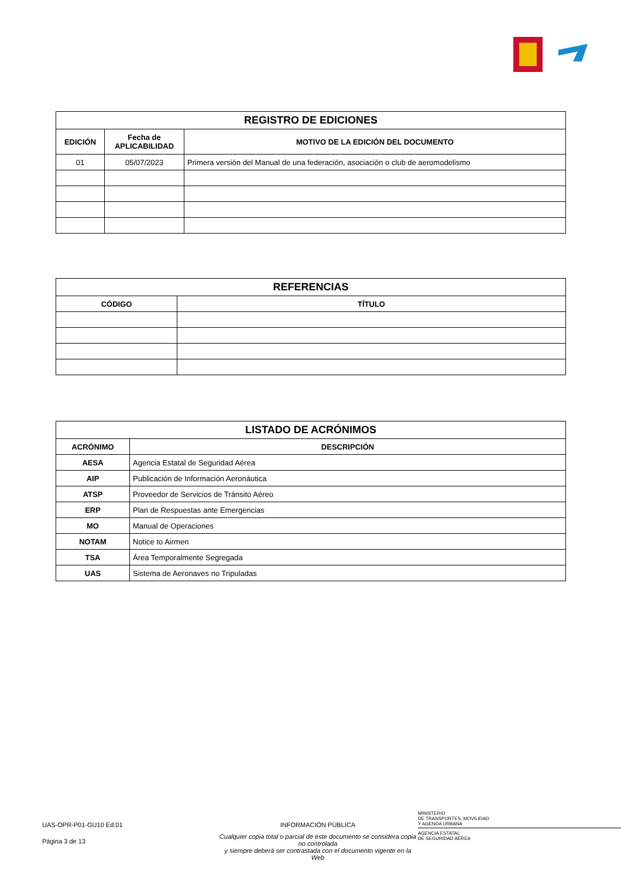| REGISTRO DE EDICIONES | | |
| --- | --- | --- |
| EDICIÓN | Fecha de APLICABILIDAD | MOTIVO DE LA EDICIÓN DEL DOCUMENTO |
| 01 | 05/07/2023 | Primera versión del Manual de una federación, asociación o club de aeromodelismo |
| REFERENCIAS | |
| --- | --- |
| CÓDIGO | TÍTULO |
| LISTADO DE ACRÓNIMOS | |
| --- | --- |
| ACRÓNIMO | DESCRIPCIÓN |
| AESA | Agencia Estatal de Seguridad Aérea |
| AIP | Publicación de Información Aeronáutica |
| ATSP | Proveedor de Servicios de Tránsito Aéreo |
| ERP | Plan de Respuestas ante Emergencias |
| MO | Manual de Operaciones |
| NOTAM | Notice to Airmen |
| TSA | Área Temporalmente Segregada |
| UAS | Sistema de Aeronaves no Tripuladas |
UAS-OPR-P01-GU10 Ed.01
INFORMACIÓN PÚBLICA
MINISTERIO
DE TRANSPORTES, MOVILIDAD
Y AGENDA URBANA
Página 3 de 13
Cualquier copia total o parcial de este documento se considera copia no controlada
y siempre deberá ser contrastada con el documento vigente en la Web
AGENCIA ESTATAL
DE SEGURIDAD AÉREA